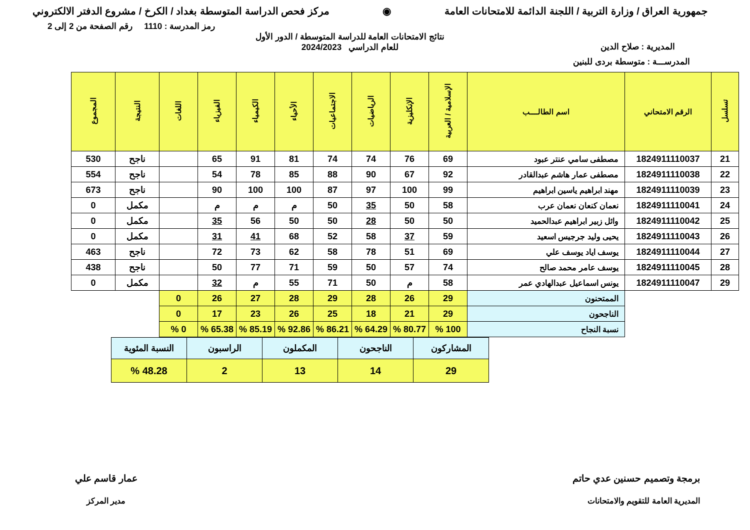جمهورية العراق / وزارة التربية / اللجنة الدائمة للامتحانات العامة
◉ مركز فحص الدراسة المتوسطة بغداد / الكرخ / مشروع الدفتر الالكتروني
رمز المدرسة : 1110 رقم الصفحة من 2 إلى 2
المديرية : صلاح الدين
نتائج الامتحانات العامة للدراسة المتوسطة / الدور الأول
للعام الدراسي 2024/2023
المدرســـة : متوسطة بردى للبنين
| تسلسل | الرقم الامتحاني | اسم الطالــــب | الإسلامية / العربية | الإنكليزية | الرياضيات | الاجتماعيات | الأحياء | الكيمياء | الفيزياء | اللغات | النتيجة | المجموع |
| --- | --- | --- | --- | --- | --- | --- | --- | --- | --- | --- | --- | --- |
| 21 | 1824911110037 | مصطفى سامي عنتر عبود | 69 | 76 | 74 | 74 | 81 | 91 | 65 | | ناجح | 530 |
| 22 | 1824911110038 | مصطفى عمار هاشم عبدالقادر | 92 | 67 | 90 | 88 | 85 | 78 | 54 | | ناجح | 554 |
| 23 | 1824911110039 | مهند ابراهيم ياسين ابراهيم | 99 | 100 | 97 | 87 | 100 | 100 | 90 | | ناجح | 673 |
| 24 | 1824911110041 | نعمان كنعان نعمان عرب | 58 | 50 | 35 | 50 | م | م | م | | مكمل | 0 |
| 25 | 1824911110042 | وائل زبير ابراهيم عبدالحميد | 50 | 50 | 28 | 50 | 50 | 56 | 35 | | مكمل | 0 |
| 26 | 1824911110043 | يحيى وليد جرجيس اسعيد | 59 | 37 | 58 | 52 | 68 | 41 | 31 | | مكمل | 0 |
| 27 | 1824911110044 | يوسف اياد يوسف علي | 69 | 51 | 78 | 58 | 62 | 73 | 72 | | ناجح | 463 |
| 28 | 1824911110045 | يوسف عامر محمد صالح | 74 | 57 | 50 | 59 | 71 | 77 | 50 | | ناجح | 438 |
| 29 | 1824911110047 | يونس اسماعيل عبدالهادي عمر | 58 | م | 50 | 71 | 55 | م | 32 | | مكمل | 0 |
| | | الممتحنون | 29 | 26 | 28 | 29 | 28 | 27 | 26 | 0 | | |
| | | الناجحون | 29 | 21 | 18 | 25 | 26 | 23 | 17 | 0 | | |
| | | نسبة النجاح | 100 % | 80.77 % | 64.29 % | 86.21 % | 92.86 % | 85.19 % | 65.38 % | 0 % | | |
| المشاركون | الناجحون | المكملون | الراسبون | النسبة المئوية |
| 29 | 14 | 13 | 2 | 48.28 % |
برمجة وتصميم حسنين عدي حاتم
المديرية العامة للتقويم والامتحانات
عمار قاسم علي
مدير المركز